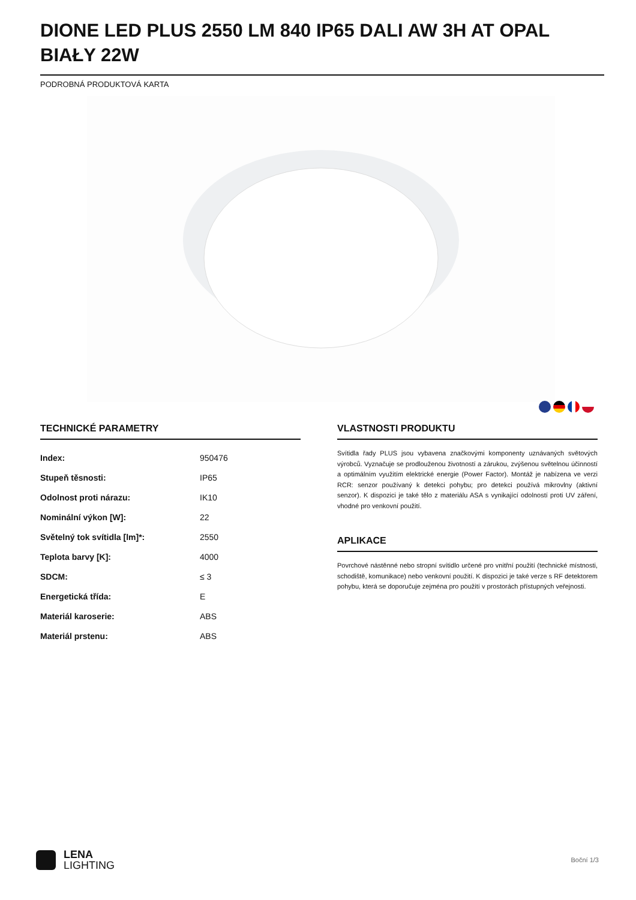DIONE LED PLUS 2550 LM 840 IP65 DALI AW 3H AT OPAL BIAŁY 22W
PODROBNÁ PRODUKTOVÁ KARTA
TECHNICKÉ PARAMETRY
| Index: | 950476 |
| Stupeň těsnosti: | IP65 |
| Odolnost proti nárazu: | IK10 |
| Nominální výkon [W]: | 22 |
| Světelný tok svítidla [lm]*: | 2550 |
| Teplota barvy [K]: | 4000 |
| SDCM: | ≤ 3 |
| Energetická třída: | E |
| Materiál karoserie: | ABS |
| Materiál prstenu: | ABS |
VLASTNOSTI PRODUKTU
Svítidla řady PLUS jsou vybavena značkovými komponenty uznávaných světových výrobců. Vyznačuje se prodlouženou životností a zárukou, zvýšenou světelnou účinností a optimálním využitím elektrické energie (Power Factor). Montáž je nabízena ve verzi RCR: senzor používaný k detekci pohybu; pro detekci používá mikrovlny (aktivní senzor). K dispozici je také tělo z materiálu ASA s vynikající odolností proti UV záření, vhodné pro venkovní použití.
APLIKACE
Povrchové nástěnné nebo stropní svítidlo určené pro vnitřní použití (technické místnosti, schodiště, komunikace) nebo venkovní použití. K dispozici je také verze s RF detektorem pohybu, která se doporučuje zejména pro použití v prostorách přístupných veřejnosti.
LENA
LIGHTING
Boční 1/3